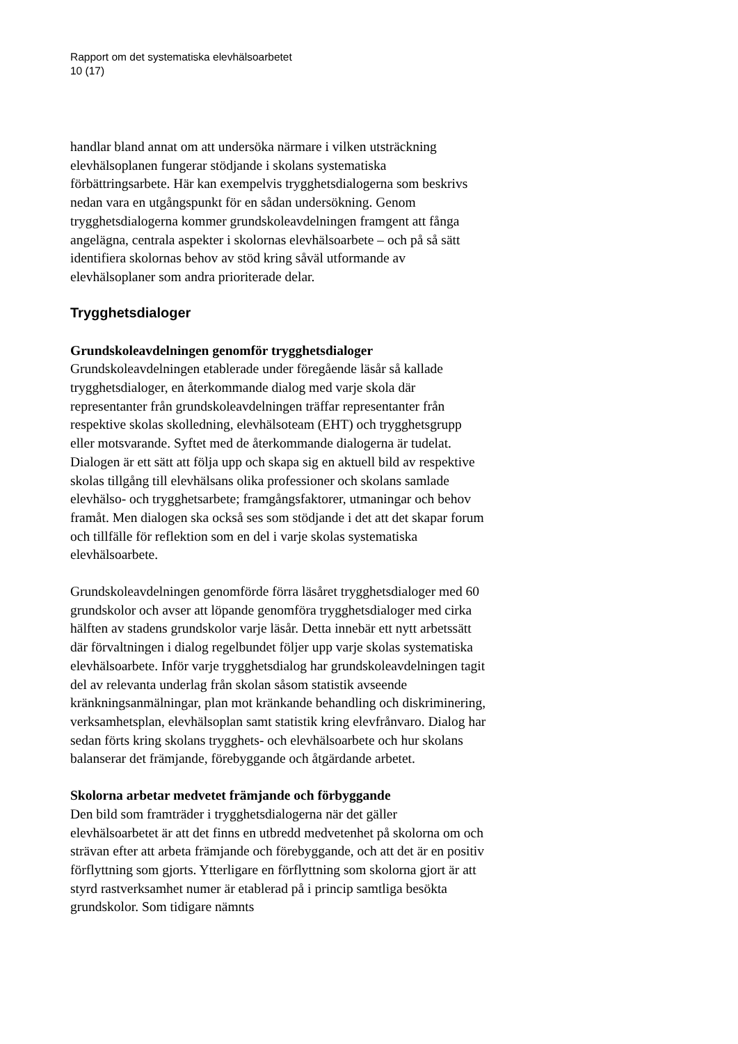Rapport om det systematiska elevhälsoarbetet
10 (17)
handlar bland annat om att undersöka närmare i vilken utsträckning elevhälsoplanen fungerar stödjande i skolans systematiska förbättringsarbete. Här kan exempelvis trygghetsdialogerna som beskrivs nedan vara en utgångspunkt för en sådan undersökning. Genom trygghetsdialogerna kommer grundskoleavdelningen framgent att fånga angelägna, centrala aspekter i skolornas elevhälsoarbete – och på så sätt identifiera skolornas behov av stöd kring såväl utformande av elevhälsoplaner som andra prioriterade delar.
Trygghetsdialoger
Grundskoleavdelningen genomför trygghetsdialoger
Grundskoleavdelningen etablerade under föregående läsår så kallade trygghetsdialoger, en återkommande dialog med varje skola där representanter från grundskoleavdelningen träffar representanter från respektive skolas skolledning, elevhälsoteam (EHT) och trygghetsgrupp eller motsvarande. Syftet med de återkommande dialogerna är tudelat. Dialogen är ett sätt att följa upp och skapa sig en aktuell bild av respektive skolas tillgång till elevhälsans olika professioner och skolans samlade elevhälso- och trygghetsarbete; framgångsfaktorer, utmaningar och behov framåt. Men dialogen ska också ses som stödjande i det att det skapar forum och tillfälle för reflektion som en del i varje skolas systematiska elevhälsoarbete.
Grundskoleavdelningen genomförde förra läsåret trygghetsdialoger med 60 grundskolor och avser att löpande genomföra trygghetsdialoger med cirka hälften av stadens grundskolor varje läsår. Detta innebär ett nytt arbetssätt där förvaltningen i dialog regelbundet följer upp varje skolas systematiska elevhälsoarbete. Inför varje trygghetsdialog har grundskoleavdelningen tagit del av relevanta underlag från skolan såsom statistik avseende kränkningsanmälningar, plan mot kränkande behandling och diskriminering, verksamhetsplan, elevhälsoplan samt statistik kring elevfrånvaro. Dialog har sedan förts kring skolans trygghets- och elevhälsoarbete och hur skolans balanserar det främjande, förebyggande och åtgärdande arbetet.
Skolorna arbetar medvetet främjande och förbyggande
Den bild som framträder i trygghetsdialogerna när det gäller elevhälsoarbetet är att det finns en utbredd medvetenhet på skolorna om och strävan efter att arbeta främjande och förebyggande, och att det är en positiv förflyttning som gjorts. Ytterligare en förflyttning som skolorna gjort är att styrd rastverksamhet numer är etablerad på i princip samtliga besökta grundskolor. Som tidigare nämnts